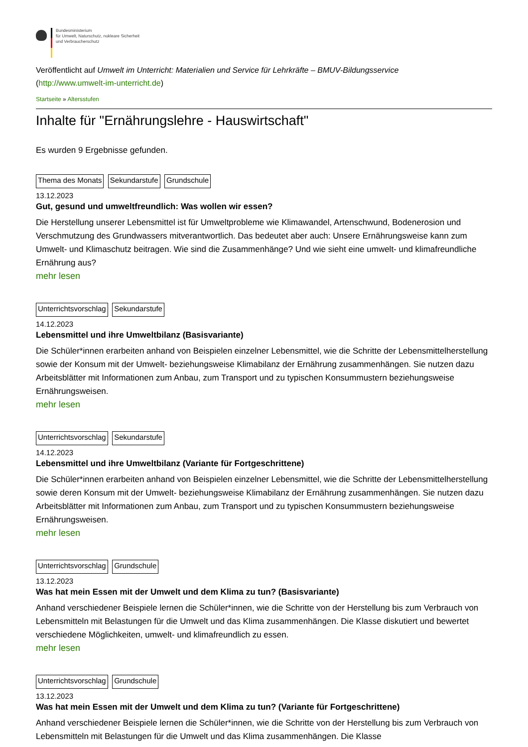Bundesministerium
für Umwelt, Naturschutz, nukleare Sicherheit
und Verbraucherschutz
Veröffentlicht auf Umwelt im Unterricht: Materialien und Service für Lehrkräfte – BMUV-Bildungsservice
(http://www.umwelt-im-unterricht.de)
Startseite » Altersstufen
Inhalte für "Ernährungslehre - Hauswirtschaft"
Es wurden 9 Ergebnisse gefunden.
Thema des Monats Sekundarstufe Grundschule
13.12.2023
Gut, gesund und umweltfreundlich: Was wollen wir essen?
Die Herstellung unserer Lebensmittel ist für Umweltprobleme wie Klimawandel, Artenschwund, Bodenerosion und Verschmutzung des Grundwassers mitverantwortlich. Das bedeutet aber auch: Unsere Ernährungsweise kann zum Umwelt- und Klimaschutz beitragen. Wie sind die Zusammenhänge? Und wie sieht eine umwelt- und klimafreundliche Ernährung aus?
mehr lesen
Unterrichtsvorschlag Sekundarstufe
14.12.2023
Lebensmittel und ihre Umweltbilanz (Basisvariante)
Die Schüler*innen erarbeiten anhand von Beispielen einzelner Lebensmittel, wie die Schritte der Lebensmittelherstellung sowie der Konsum mit der Umwelt- beziehungsweise Klimabilanz der Ernährung zusammenhängen. Sie nutzen dazu Arbeitsblätter mit Informationen zum Anbau, zum Transport und zu typischen Konsummustern beziehungsweise Ernährungsweisen.
mehr lesen
Unterrichtsvorschlag Sekundarstufe
14.12.2023
Lebensmittel und ihre Umweltbilanz (Variante für Fortgeschrittene)
Die Schüler*innen erarbeiten anhand von Beispielen einzelner Lebensmittel, wie die Schritte der Lebensmittelherstellung sowie deren Konsum mit der Umwelt- beziehungsweise Klimabilanz der Ernährung zusammenhängen. Sie nutzen dazu Arbeitsblätter mit Informationen zum Anbau, zum Transport und zu typischen Konsummustern beziehungsweise Ernährungsweisen.
mehr lesen
Unterrichtsvorschlag Grundschule
13.12.2023
Was hat mein Essen mit der Umwelt und dem Klima zu tun? (Basisvariante)
Anhand verschiedener Beispiele lernen die Schüler*innen, wie die Schritte von der Herstellung bis zum Verbrauch von Lebensmitteln mit Belastungen für die Umwelt und das Klima zusammenhängen. Die Klasse diskutiert und bewertet verschiedene Möglichkeiten, umwelt- und klimafreundlich zu essen.
mehr lesen
Unterrichtsvorschlag Grundschule
13.12.2023
Was hat mein Essen mit der Umwelt und dem Klima zu tun? (Variante für Fortgeschrittene)
Anhand verschiedener Beispiele lernen die Schüler*innen, wie die Schritte von der Herstellung bis zum Verbrauch von Lebensmitteln mit Belastungen für die Umwelt und das Klima zusammenhängen. Die Klasse